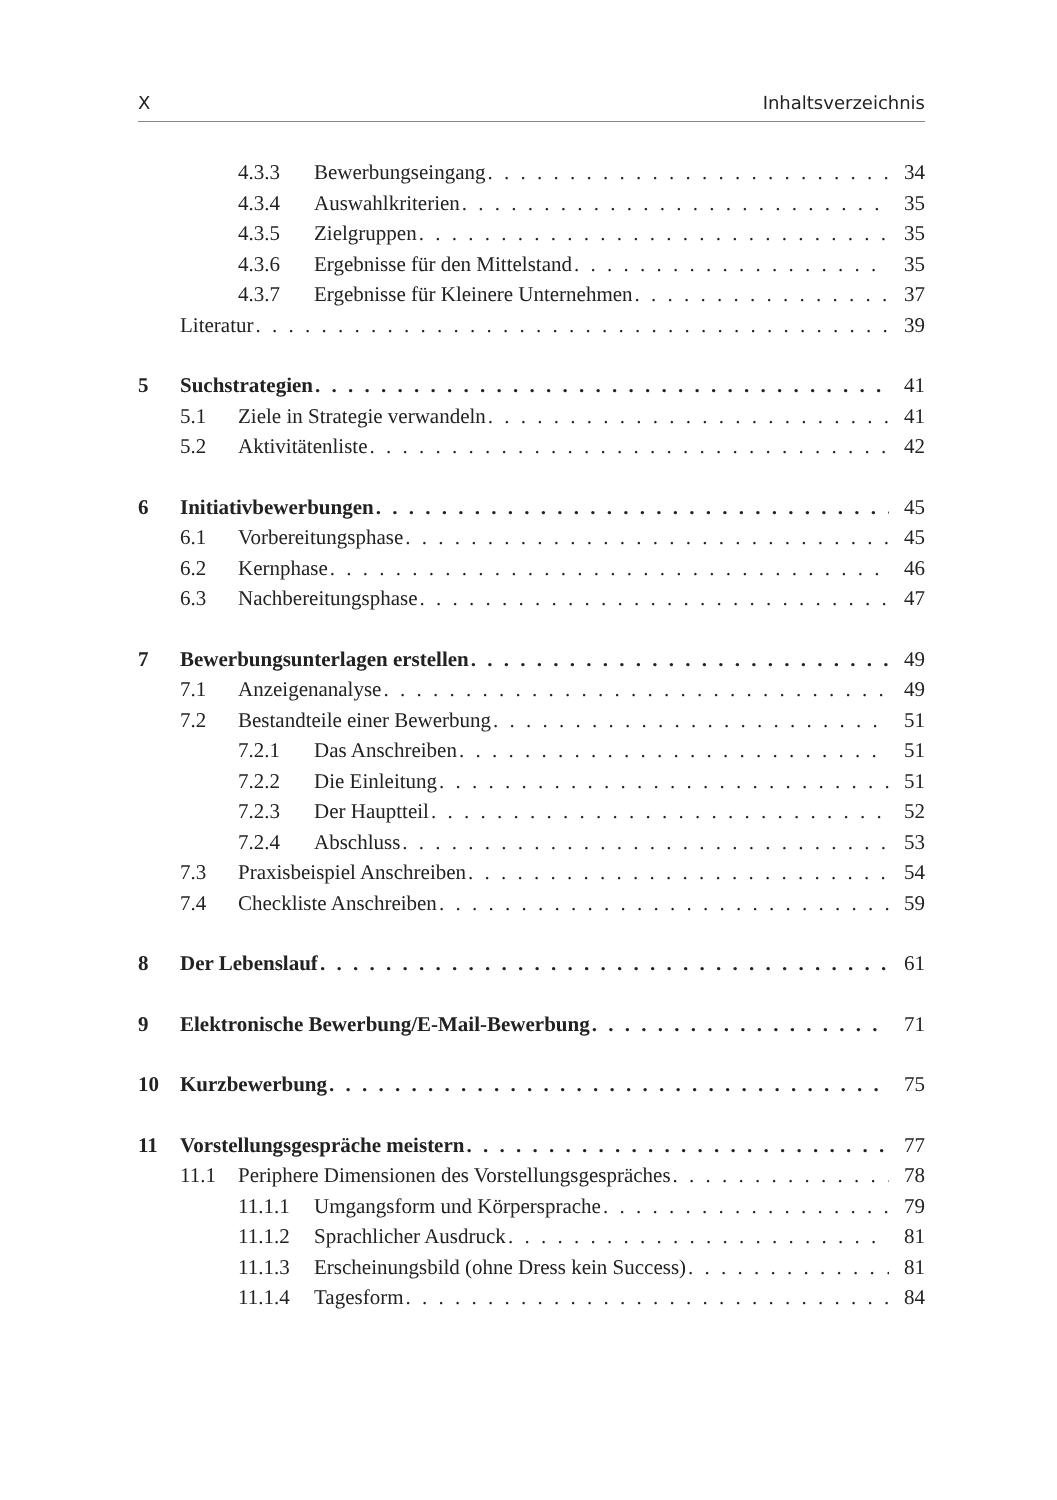X Inhaltsverzeichnis
4.3.3 Bewerbungseingang 34
4.3.4 Auswahlkriterien 35
4.3.5 Zielgruppen 35
4.3.6 Ergebnisse für den Mittelstand 35
4.3.7 Ergebnisse für Kleinere Unternehmen 37
Literatur 39
5 Suchstrategien 41
5.1 Ziele in Strategie verwandeln 41
5.2 Aktivitätenliste 42
6 Initiativbewerbungen 45
6.1 Vorbereitungsphase 45
6.2 Kernphase 46
6.3 Nachbereitungsphase 47
7 Bewerbungsunterlagen erstellen 49
7.1 Anzeigenanalyse 49
7.2 Bestandteile einer Bewerbung 51
7.2.1 Das Anschreiben 51
7.2.2 Die Einleitung 51
7.2.3 Der Hauptteil 52
7.2.4 Abschluss 53
7.3 Praxisbeispiel Anschreiben 54
7.4 Checkliste Anschreiben 59
8 Der Lebenslauf 61
9 Elektronische Bewerbung/E-Mail-Bewerbung 71
10 Kurzbewerbung 75
11 Vorstellungsgespräche meistern 77
11.1 Periphere Dimensionen des Vorstellungsgespräches 78
11.1.1 Umgangsform und Körpersprache 79
11.1.2 Sprachlicher Ausdruck 81
11.1.3 Erscheinungsbild (ohne Dress kein Success) 81
11.1.4 Tagesform 84